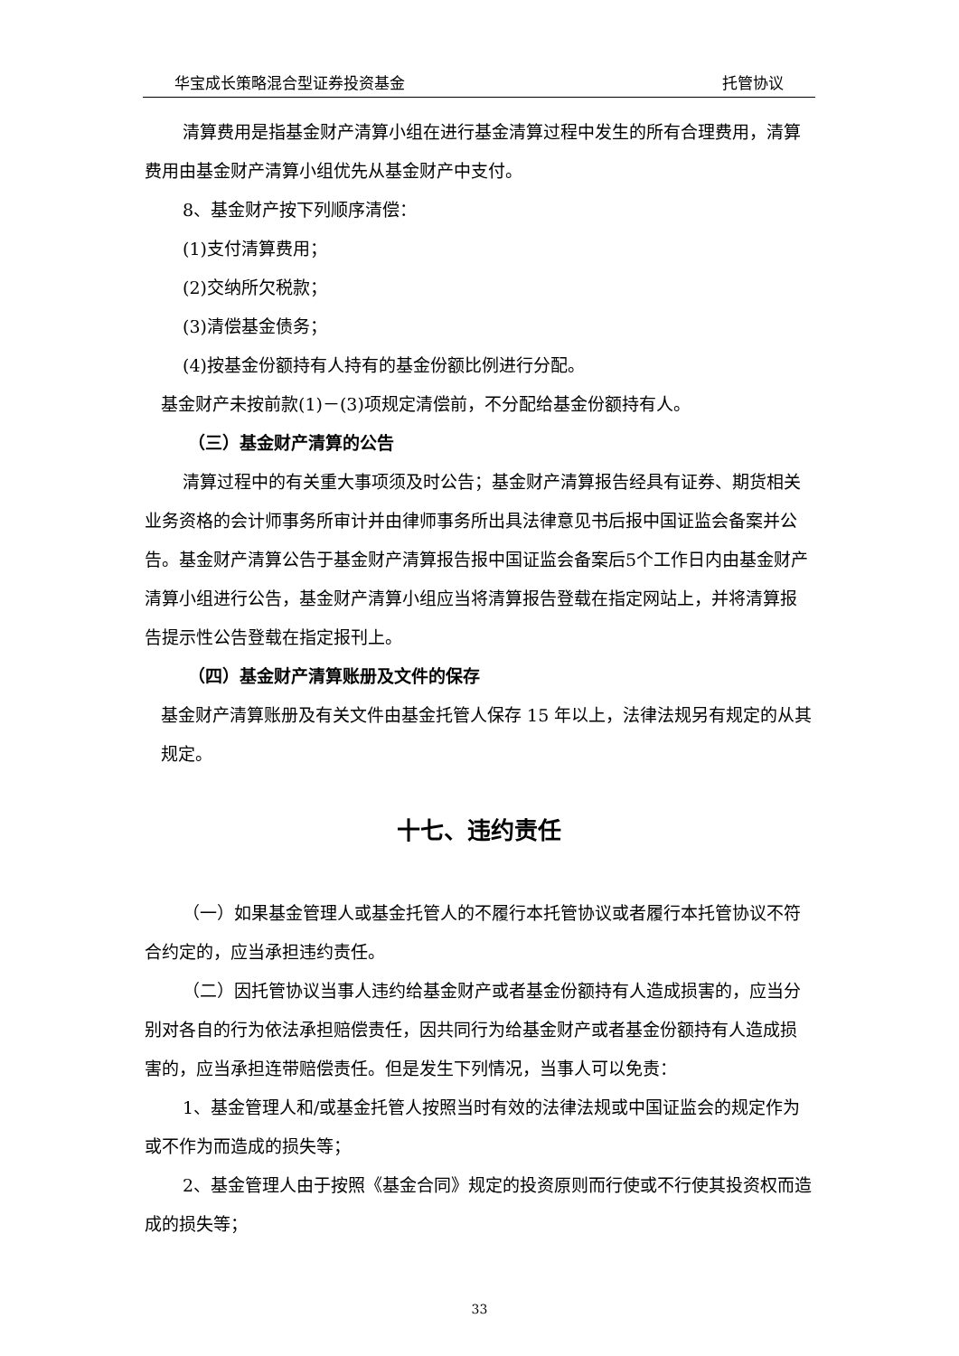华宝成长策略混合型证券投资基金 托管协议
清算费用是指基金财产清算小组在进行基金清算过程中发生的所有合理费用，清算费用由基金财产清算小组优先从基金财产中支付。
8、基金财产按下列顺序清偿：
(1)支付清算费用；
(2)交纳所欠税款；
(3)清偿基金债务；
(4)按基金份额持有人持有的基金份额比例进行分配。
基金财产未按前款(1)－(3)项规定清偿前，不分配给基金份额持有人。
（三）基金财产清算的公告
清算过程中的有关重大事项须及时公告；基金财产清算报告经具有证券、期货相关业务资格的会计师事务所审计并由律师事务所出具法律意见书后报中国证监会备案并公告。基金财产清算公告于基金财产清算报告报中国证监会备案后5个工作日内由基金财产清算小组进行公告，基金财产清算小组应当将清算报告登载在指定网站上，并将清算报告提示性公告登载在指定报刊上。
（四）基金财产清算账册及文件的保存
基金财产清算账册及有关文件由基金托管人保存 15 年以上，法律法规另有规定的从其规定。
十七、违约责任
（一）如果基金管理人或基金托管人的不履行本托管协议或者履行本托管协议不符合约定的，应当承担违约责任。
（二）因托管协议当事人违约给基金财产或者基金份额持有人造成损害的，应当分别对各自的行为依法承担赔偿责任，因共同行为给基金财产或者基金份额持有人造成损害的，应当承担连带赔偿责任。但是发生下列情况，当事人可以免责：
1、基金管理人和/或基金托管人按照当时有效的法律法规或中国证监会的规定作为或不作为而造成的损失等；
2、基金管理人由于按照《基金合同》规定的投资原则而行使或不行使其投资权而造成的损失等；
33